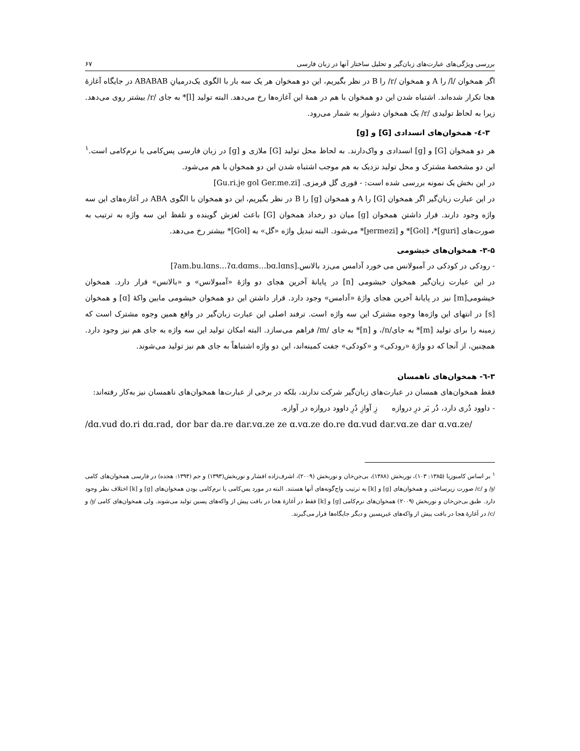بررسی ویژگی‌های عبارت‌های زبان‌گیر و تحلیل ساختار آنها در زبان فارسی ۶۷
اگر همخوان /l/ را A و همخوان /r/ را B در نظر بگیریم، این دو همخوان هر یک سه بار با الگوی یک‌درمیانِ ABABAB در جایگاه آغازهٔ هجا تکرار شده‌اند. اشتباه شدن این دو همخوان با هم در همهٔ این آغازه‌ها رخ می‌دهد. البته تولید [l]* به جای /r/ بیشتر روی می‌دهد. زیرا به لحاظ تولیدی /r/ یک همخوان دشوار به شمار می‌رود.
۳-٤- همخوان‌های انسدادی [G] و [g]
هر دو همخوان [G] و [g] انسدادی و واک‌دارند. به لحاظ محل تولید [G] ملازی و [g] در زبان فارسی پس‌کامی یا نرم‌کامی است.<sup>۱</sup> این دو مشخصهٔ مشترک و محل تولید نزدیک به هم موجب اشتباه شدن این دو همخوان با هم می‌شود.
در این بخش یک نمونه بررسی شده است: - قوری گل قرمزی. [Gu.ri.je gol Ger.me.zi]
در این عبارت زبان‌گیر اگر همخوان [G] را A و همخوان [g] را B در نظر بگیریم، این دو همخوان با الگوی ABA در آغازه‌های این سه واژه وجود دارند. قرار داشتن همخوان [g] میان دو رخداد همخوان [G] باعث لغزش گوینده و تلفظ این سه واژه به ترتیب به صورت‌های [guri]*، [Gol]* و [ɟermezi]* می‌شود. البته تبدیل واژه «گل» به [Gol]* بیشتر رخ می‌دهد.
۳-۵- همخوان‌های خیشومی
- رودکی در کودکی در آمبولانس می خورد آدامس می‌زد بالانس.[ʔam.bu.lɑns…ʔɑ.dɑms…bɑ.lɑns]
در این عبارت زبان‌گیر همخوان خیشومی [n] در پایانهٔ آخرین هجای دو واژهٔ «آمبولانس» و «بالانس» قرار دارد. همخوان خیشومی[m] نیز در پایانهٔ آخرین هجای واژهٔ «آدامس» وجود دارد. قرار داشتن این دو همخوان خیشومی مابین واکهٔ [ɑ] و همخوان [s] در انتهای این واژه‌ها وجوه مشترک این سه واژه است. ترفند اصلی این عبارت زبان‌گیر در واقع همین وجوه مشترک است که زمینه را برای تولید [m]* به جای/n/، و [n]* به جای /m/ فراهم می‌سازد. البته امکان تولید این سه واژه به جای هم نیز وجود دارد. همچنین، از آنجا که دو واژهٔ «رودکی» و «کودکی» جفت کمینه‌اند، این دو واژه اشتباهاً به جای هم نیز تولید می‌شوند.
۳-٦- همخوان‌های ناهمسان
فقط همخوان‌های همسان در عبارت‌های زبان‌گیر شرکت ندارند، بلکه در برخی از عبارت‌ها همخوان‌های ناهمسان نیز به‌کار رفته‌اند:
- داوود دُری دارد، دُر بَر درِ دروازه زِ آوازِ دُرِ داوود دروازه در آوازه.
/dɑ.vud do.ri dɑ.rad, dor bar da.re dar.vɑ.ze ze ɑ.vɑ.ze do.re dɑ.vud dar.vɑ.ze dar ɑ.vɑ.ze/
<sup>۱</sup> بر اساس کامبوزیا (۱۳۸۵: ۱۰۳)، نوربخش (۱۳۸۸)، بی‌جن‌خان و نوربخش (۲۰۰۹)، اشرف‌زاده افشار و نوربخش(۱۳۹۳) و جم (۱۳۹۴: هجده) در فارسی همخوان‌های کامی /ɟ/ و /c/ صورت زیرساختی و همخوان‌های [g] و [k] به ترتیب واج‌گونه‌های آنها هستند. البته در مورد پس‌کامی یا نرم‌کامی بودن همخوان‌های [g] و [k] اختلاف نظر وجود دارد. طبق بی‌جن‌خان و نوربخش (۲۰۰۹) همخوان‌های نرم‌کامی [g] و [k] فقط در آغازهٔ هجا در بافت پیش از واکه‌های پسین تولید می‌شوند. ولی همخوان‌های کامی /ɟ/ و /c/ در آغازهٔ هجا در بافت پیش از واکه‌های غیرپسین و دیگر جایگاه‌ها قرار می‌گیرند.